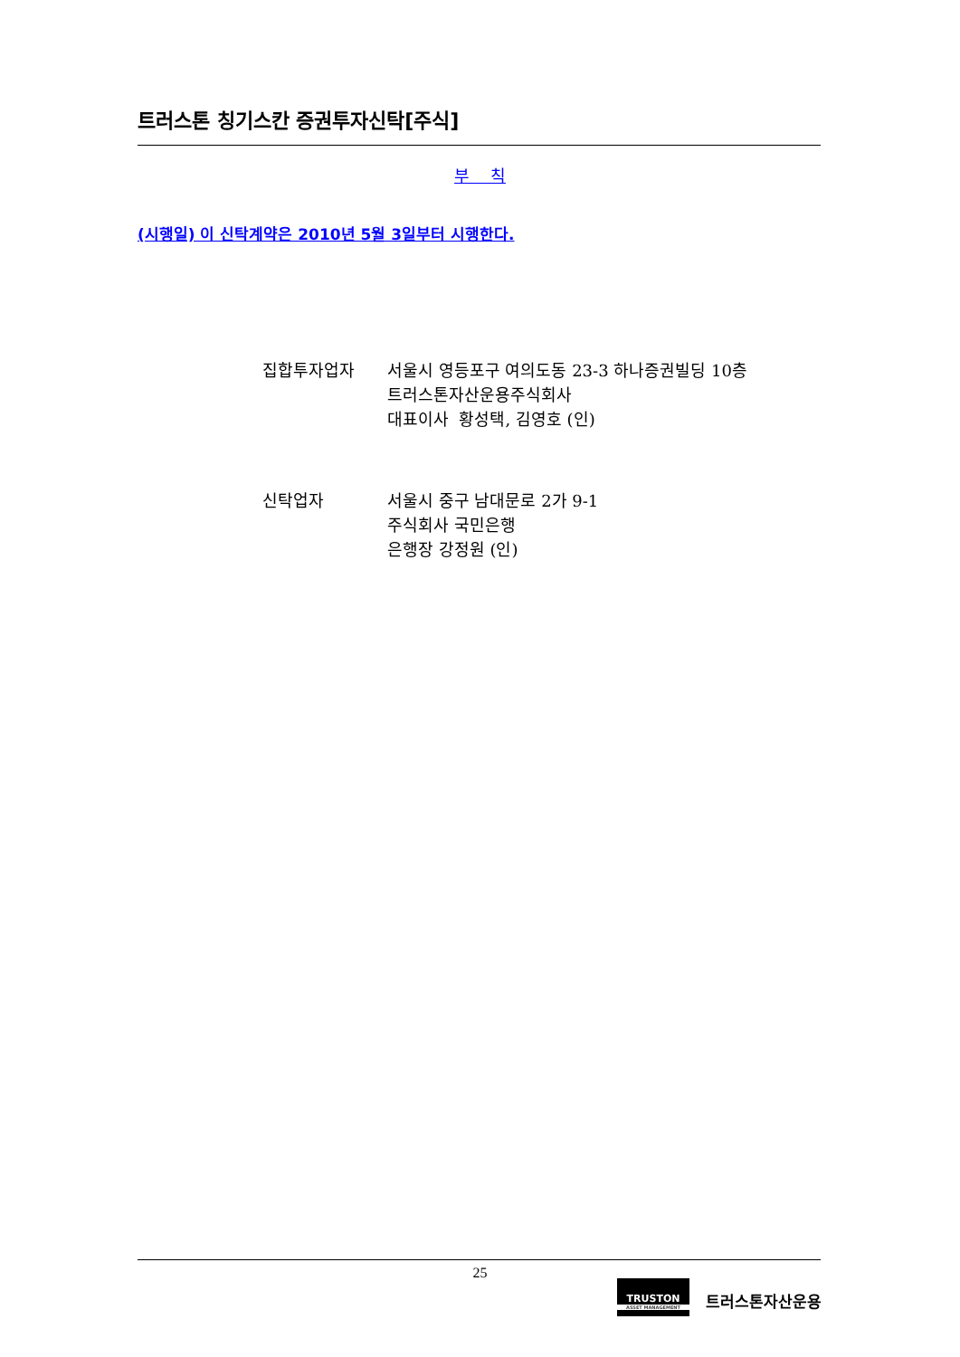트러스톤 칭기스칸 증권투자신탁[주식]
부 칙
(시행일) 이 신탁계약은 2010년 5월 3일부터 시행한다.
| 집합투자업자 | 서울시 영등포구 여의도동 23-3 하나증권빌딩 10층 트러스톤자산운용주식회사 대표이사 황성택, 김영호 (인) |
| 신탁업자 | 서울시 중구 남대문로 2가 9-1 주식회사 국민은행 은행장 강정원 (인) |
25
TRUSTON
ASSET MANAGEMENT
트러스톤자산운용